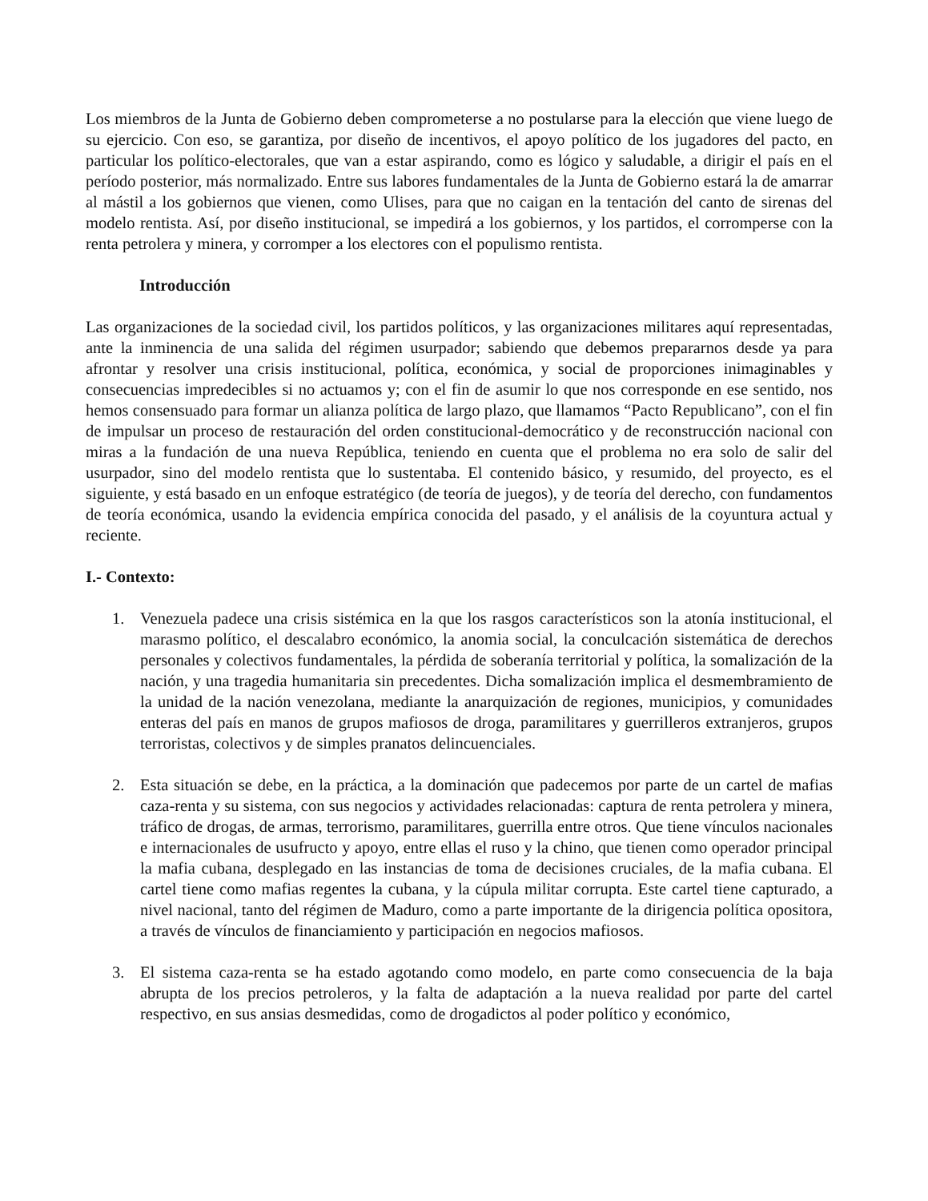Los miembros de la Junta de Gobierno deben comprometerse a no postularse para la elección que viene luego de su ejercicio. Con eso, se garantiza, por diseño de incentivos, el apoyo político de los jugadores del pacto, en particular los político-electorales, que van a estar aspirando, como es lógico y saludable, a dirigir el país en el período posterior, más normalizado. Entre sus labores fundamentales de la Junta de Gobierno estará la de amarrar al mástil a los gobiernos que vienen, como Ulises, para que no caigan en la tentación del canto de sirenas del modelo rentista. Así, por diseño institucional, se impedirá a los gobiernos, y los partidos, el corromperse con la renta petrolera y minera, y corromper a los electores con el populismo rentista.
Introducción
Las organizaciones de la sociedad civil, los partidos políticos, y las organizaciones militares aquí representadas, ante la inminencia de una salida del régimen usurpador; sabiendo que debemos prepararnos desde ya para afrontar y resolver una crisis institucional, política, económica, y social de proporciones inimaginables y consecuencias impredecibles si no actuamos y; con el fin de asumir lo que nos corresponde en ese sentido, nos hemos consensuado para formar un alianza política de largo plazo, que llamamos “Pacto Republicano”, con el fin de impulsar un proceso de restauración del orden constitucional-democrático y de reconstrucción nacional con miras a la fundación de una nueva República, teniendo en cuenta que el problema no era solo de salir del usurpador, sino del modelo rentista que lo sustentaba. El contenido básico, y resumido, del proyecto, es el siguiente, y está basado en un enfoque estratégico (de teoría de juegos), y de teoría del derecho, con fundamentos de teoría económica, usando la evidencia empírica conocida del pasado, y el análisis de la coyuntura actual y reciente.
I.- Contexto:
1. Venezuela padece una crisis sistémica en la que los rasgos característicos son la atonía institucional, el marasmo político, el descalabro económico, la anomia social, la conculcación sistemática de derechos personales y colectivos fundamentales, la pérdida de soberanía territorial y política, la somalización de la nación, y una tragedia humanitaria sin precedentes. Dicha somalización implica el desmembramiento de la unidad de la nación venezolana, mediante la anarquización de regiones, municipios, y comunidades enteras del país en manos de grupos mafiosos de droga, paramilitares y guerrilleros extranjeros, grupos terroristas, colectivos y de simples pranatos delincuenciales.
2. Esta situación se debe, en la práctica, a la dominación que padecemos por parte de un cartel de mafias caza-renta y su sistema, con sus negocios y actividades relacionadas: captura de renta petrolera y minera, tráfico de drogas, de armas, terrorismo, paramilitares, guerrilla entre otros. Que tiene vínculos nacionales e internacionales de usufructo y apoyo, entre ellas el ruso y la chino, que tienen como operador principal la mafia cubana, desplegado en las instancias de toma de decisiones cruciales, de la mafia cubana. El cartel tiene como mafias regentes la cubana, y la cúpula militar corrupta. Este cartel tiene capturado, a nivel nacional, tanto del régimen de Maduro, como a parte importante de la dirigencia política opositora, a través de vínculos de financiamiento y participación en negocios mafiosos.
3. El sistema caza-renta se ha estado agotando como modelo, en parte como consecuencia de la baja abrupta de los precios petroleros, y la falta de adaptación a la nueva realidad por parte del cartel respectivo, en sus ansias desmedidas, como de drogadictos al poder político y económico,